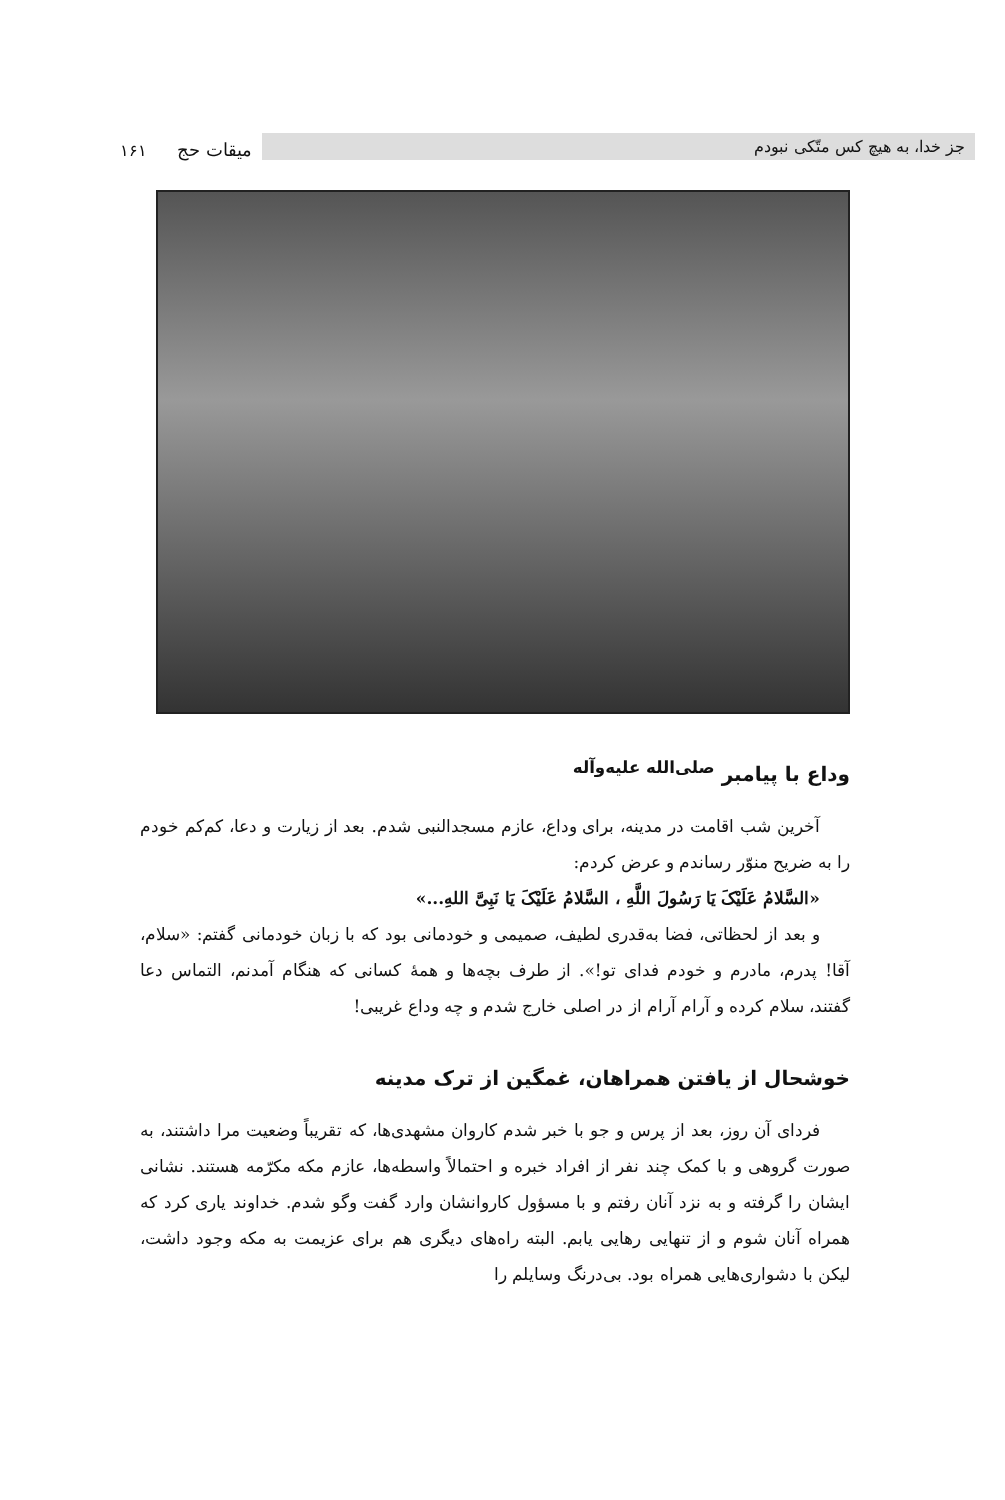جز خدا، به هیچ کس متّکی نبودم میقات حج ۱۶۱
وداع با پیامبر <sup>صلی‌الله علیه‌وآله</sup>
آخرین شب اقامت در مدینه، برای وداع، عازم مسجدالنبی شدم. بعد از زیارت و دعا، کم‌کم خودم را به ضریح منوّر رساندم و عرض کردم:
«السَّلامُ عَلَیْکَ یَا رَسُولَ اللَّهِ ، السَّلامُ عَلَیْکَ یَا نَبِیَّ اللهِ...»
و بعد از لحظاتی، فضا به‌قدری لطیف، صمیمی و خودمانی بود که با زبان خودمانی گفتم: «سلام، آقا! پدرم، مادرم و خودم فدای تو!». از طرف بچه‌ها و همهٔ کسانی که هنگام آمدنم، التماس دعا گفتند، سلام کرده و آرام آرام از در اصلی خارج شدم و چه وداع غریبی!
خوشحال از یافتن همراهان، غمگین از ترک مدینه
فردای آن روز، بعد از پرس و جو با خبر شدم کاروان مشهدی‌ها، که تقریباً وضعیت مرا داشتند، به صورت گروهی و با کمک چند نفر از افراد خبره و احتمالاً واسطه‌ها، عازم مکه مکرّمه هستند. نشانی ایشان را گرفته و به نزد آنان رفتم و با مسؤول کاروانشان وارد گفت وگو شدم. خداوند یاری کرد که همراه آنان شوم و از تنهایی رهایی یابم. البته راه‌های دیگری هم برای عزیمت به مکه وجود داشت، لیکن با دشواری‌هایی همراه بود. بی‌درنگ وسایلم را